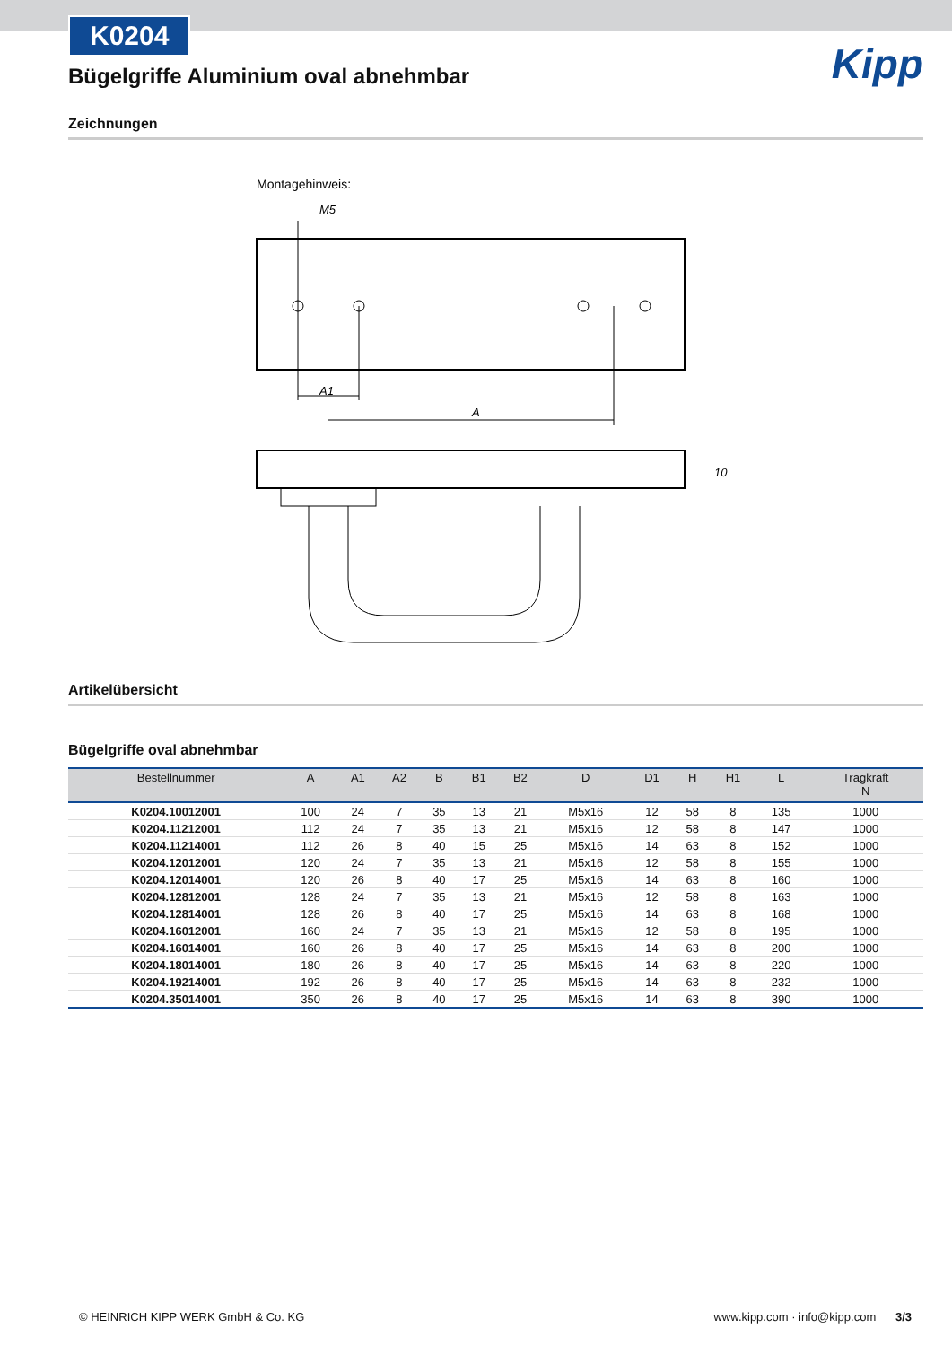K0204
Bügelgriffe Aluminium oval abnehmbar
Kipp
Zeichnungen
Montagehinweis:
M5
A1
A
10
Artikelübersicht
Bügelgriffe oval abnehmbar
| Bestellnummer | A | A1 | A2 | B | B1 | B2 | D | D1 | H | H1 | L | Tragkraft N |
| --- | --- | --- | --- | --- | --- | --- | --- | --- | --- | --- | --- | --- |
| K0204.10012001 | 100 | 24 | 7 | 35 | 13 | 21 | M5x16 | 12 | 58 | 8 | 135 | 1000 |
| K0204.11212001 | 112 | 24 | 7 | 35 | 13 | 21 | M5x16 | 12 | 58 | 8 | 147 | 1000 |
| K0204.11214001 | 112 | 26 | 8 | 40 | 15 | 25 | M5x16 | 14 | 63 | 8 | 152 | 1000 |
| K0204.12012001 | 120 | 24 | 7 | 35 | 13 | 21 | M5x16 | 12 | 58 | 8 | 155 | 1000 |
| K0204.12014001 | 120 | 26 | 8 | 40 | 17 | 25 | M5x16 | 14 | 63 | 8 | 160 | 1000 |
| K0204.12812001 | 128 | 24 | 7 | 35 | 13 | 21 | M5x16 | 12 | 58 | 8 | 163 | 1000 |
| K0204.12814001 | 128 | 26 | 8 | 40 | 17 | 25 | M5x16 | 14 | 63 | 8 | 168 | 1000 |
| K0204.16012001 | 160 | 24 | 7 | 35 | 13 | 21 | M5x16 | 12 | 58 | 8 | 195 | 1000 |
| K0204.16014001 | 160 | 26 | 8 | 40 | 17 | 25 | M5x16 | 14 | 63 | 8 | 200 | 1000 |
| K0204.18014001 | 180 | 26 | 8 | 40 | 17 | 25 | M5x16 | 14 | 63 | 8 | 220 | 1000 |
| K0204.19214001 | 192 | 26 | 8 | 40 | 17 | 25 | M5x16 | 14 | 63 | 8 | 232 | 1000 |
| K0204.35014001 | 350 | 26 | 8 | 40 | 17 | 25 | M5x16 | 14 | 63 | 8 | 390 | 1000 |
© HEINRICH KIPP WERK GmbH & Co. KG www.kipp.com · info@kipp.com 3/3